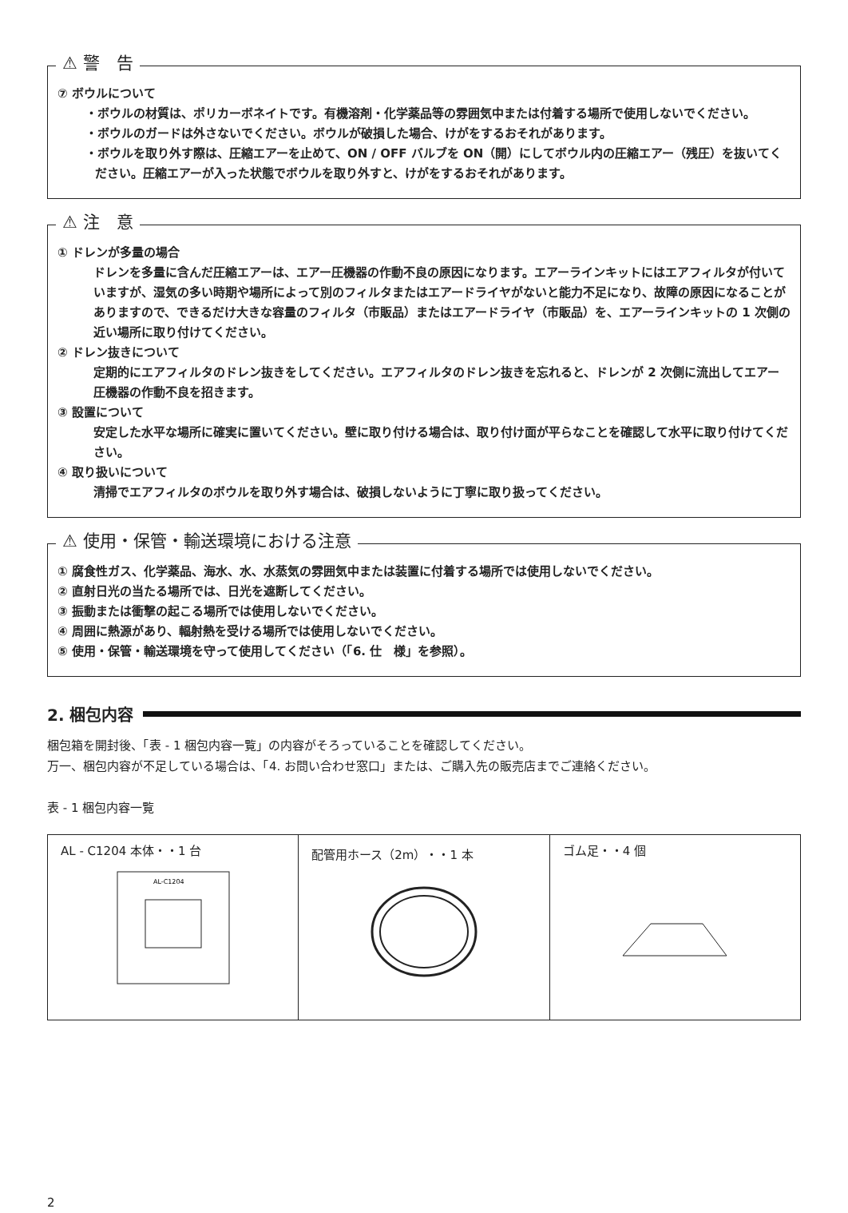⚠ 警　告
⑦ ボウルについて
・ボウルの材質は、ポリカーボネイトです。有機溶剤・化学薬品等の雰囲気中または付着する場所で使用しないでください。
・ボウルのガードは外さないでください。ボウルが破損した場合、けがをするおそれがあります。
・ボウルを取り外す際は、圧縮エアーを止めて、ON / OFF バルブを ON（開）にしてボウル内の圧縮エアー（残圧）を抜いてください。圧縮エアーが入った状態でボウルを取り外すと、けがをするおそれがあります。
⚠ 注　意
① ドレンが多量の場合
ドレンを多量に含んだ圧縮エアーは、エアー圧機器の作動不良の原因になります。エアーラインキットにはエアフィルタが付いていますが、湿気の多い時期や場所によって別のフィルタまたはエアードライヤがないと能力不足になり、故障の原因になることがありますので、できるだけ大きな容量のフィルタ（市販品）またはエアードライヤ（市販品）を、エアーラインキットの 1 次側の近い場所に取り付けてください。
② ドレン抜きについて
定期的にエアフィルタのドレン抜きをしてください。エアフィルタのドレン抜きを忘れると、ドレンが 2 次側に流出してエアー圧機器の作動不良を招きます。
③ 設置について
安定した水平な場所に確実に置いてください。壁に取り付ける場合は、取り付け面が平らなことを確認して水平に取り付けてください。
④ 取り扱いについて
清掃でエアフィルタのボウルを取り外す場合は、破損しないように丁寧に取り扱ってください。
⚠ 使用・保管・輸送環境における注意
① 腐食性ガス、化学薬品、海水、水、水蒸気の雰囲気中または装置に付着する場所では使用しないでください。
② 直射日光の当たる場所では、日光を遮断してください。
③ 振動または衝撃の起こる場所では使用しないでください。
④ 周囲に熱源があり、輻射熱を受ける場所では使用しないでください。
⑤ 使用・保管・輸送環境を守って使用してください（「6. 仕　様」を参照）。
2. 梱包内容
梱包箱を開封後、「表 - 1 梱包内容一覧」の内容がそろっていることを確認してください。
万一、梱包内容が不足している場合は、「4. お問い合わせ窓口」または、ご購入先の販売店までご連絡ください。
表 - 1 梱包内容一覧
| AL - C1204 本体・・1 台 AL-C1204 | 配管用ホース（2m）・・1 本 | ゴム足・・4 個 |
2